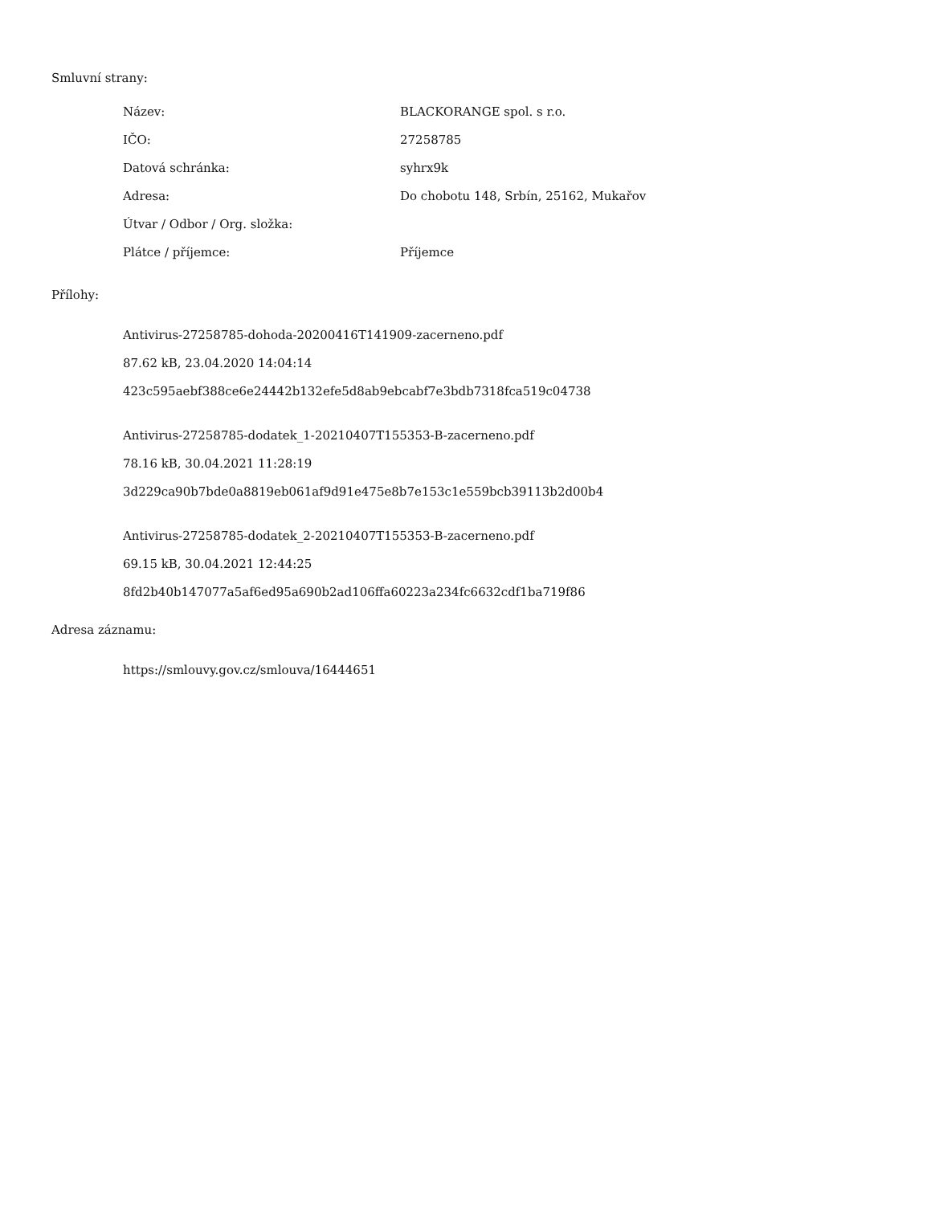Smluvní strany:
| Název: | BLACKORANGE spol. s r.o. |
| IČO: | 27258785 |
| Datová schránka: | syhrx9k |
| Adresa: | Do chobotu 148, Srbín, 25162, Mukařov |
| Útvar / Odbor / Org. složka: | |
| Plátce / příjemce: | Příjemce |
Přílohy:
Antivirus-27258785-dohoda-20200416T141909-zacerneno.pdf
87.62 kB, 23.04.2020 14:04:14
423c595aebf388ce6e24442b132efe5d8ab9ebcabf7e3bdb7318fca519c04738
Antivirus-27258785-dodatek_1-20210407T155353-B-zacerneno.pdf
78.16 kB, 30.04.2021 11:28:19
3d229ca90b7bde0a8819eb061af9d91e475e8b7e153c1e559bcb39113b2d00b4
Antivirus-27258785-dodatek_2-20210407T155353-B-zacerneno.pdf
69.15 kB, 30.04.2021 12:44:25
8fd2b40b147077a5af6ed95a690b2ad106ffa60223a234fc6632cdf1ba719f86
Adresa záznamu:
https://smlouvy.gov.cz/smlouva/16444651